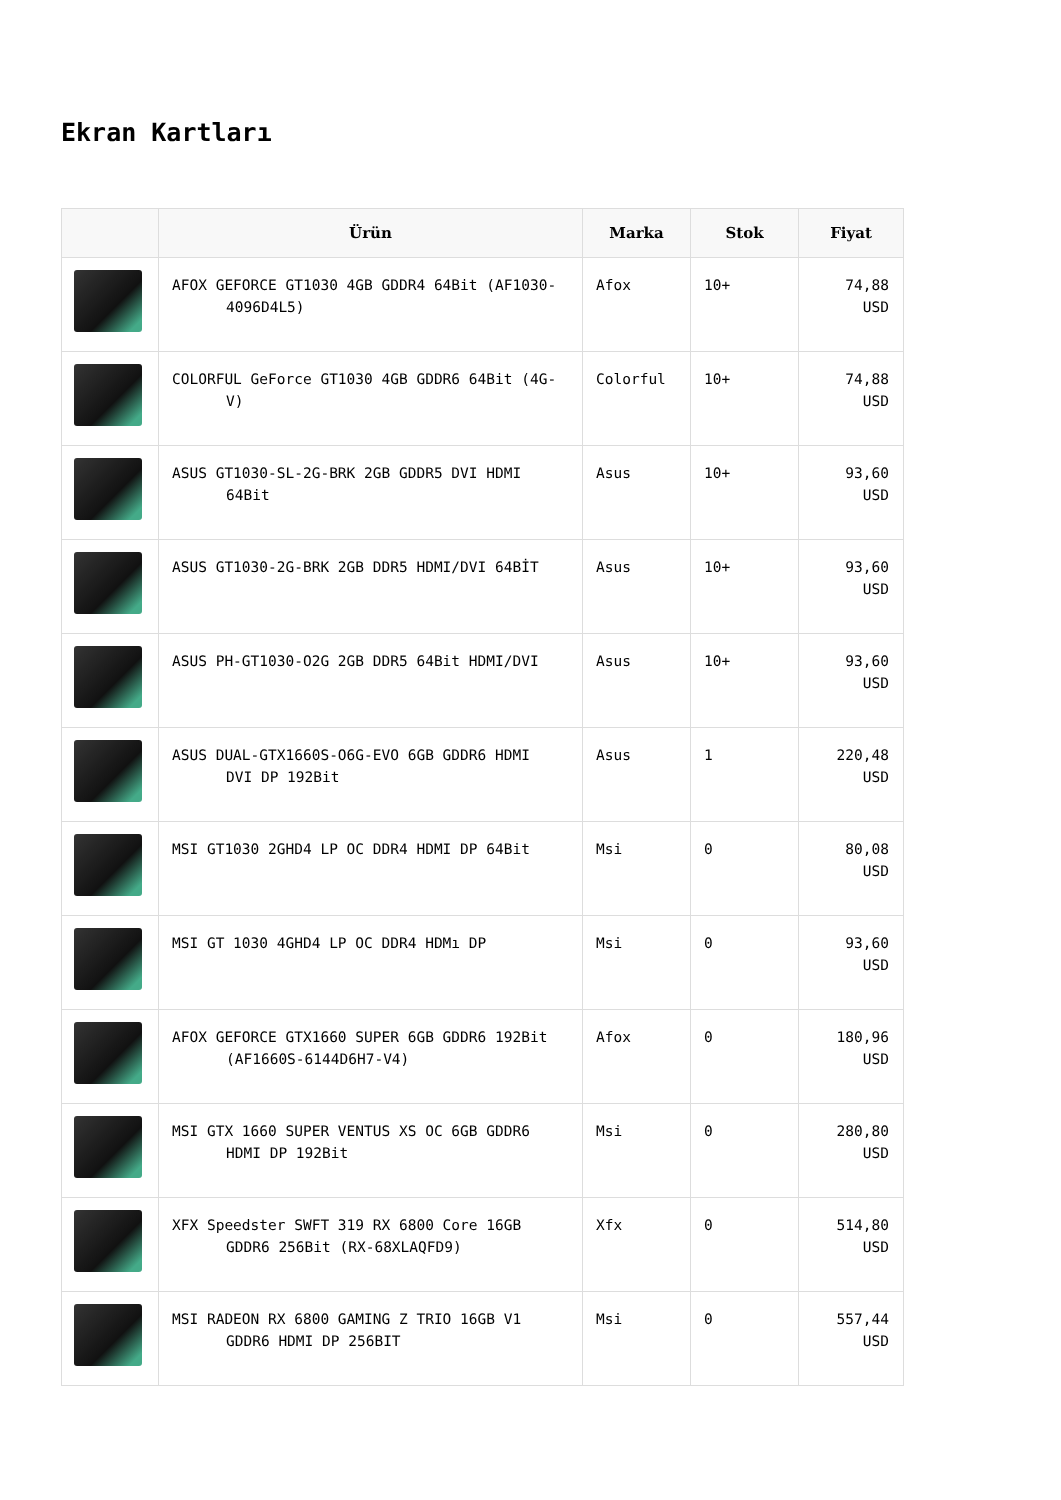Ekran Kartları
| | Ürün | Marka | Stok | Fiyat |
| --- | --- | --- | --- | --- |
| | AFOX GEFORCE GT1030 4GB GDDR4 64Bit (AF1030- 4096D4L5) | Afox | 10+ | 74,88 USD |
| | COLORFUL GeForce GT1030 4GB GDDR6 64Bit (4G- V) | Colorful | 10+ | 74,88 USD |
| | ASUS GT1030-SL-2G-BRK 2GB GDDR5 DVI HDMI 64Bit | Asus | 10+ | 93,60 USD |
| | ASUS GT1030-2G-BRK 2GB DDR5 HDMI/DVI 64BİT | Asus | 10+ | 93,60 USD |
| | ASUS PH-GT1030-O2G 2GB DDR5 64Bit HDMI/DVI | Asus | 10+ | 93,60 USD |
| | ASUS DUAL-GTX1660S-O6G-EVO 6GB GDDR6 HDMI DVI DP 192Bit | Asus | 1 | 220,48 USD |
| | MSI GT1030 2GHD4 LP OC DDR4 HDMI DP 64Bit | Msi | 0 | 80,08 USD |
| | MSI GT 1030 4GHD4 LP OC DDR4 HDMı DP | Msi | 0 | 93,60 USD |
| | AFOX GEFORCE GTX1660 SUPER 6GB GDDR6 192Bit (AF1660S-6144D6H7-V4) | Afox | 0 | 180,96 USD |
| | MSI GTX 1660 SUPER VENTUS XS OC 6GB GDDR6 HDMI DP 192Bit | Msi | 0 | 280,80 USD |
| | XFX Speedster SWFT 319 RX 6800 Core 16GB GDDR6 256Bit (RX-68XLAQFD9) | Xfx | 0 | 514,80 USD |
| | MSI RADEON RX 6800 GAMING Z TRIO 16GB V1 GDDR6 HDMI DP 256BIT | Msi | 0 | 557,44 USD |